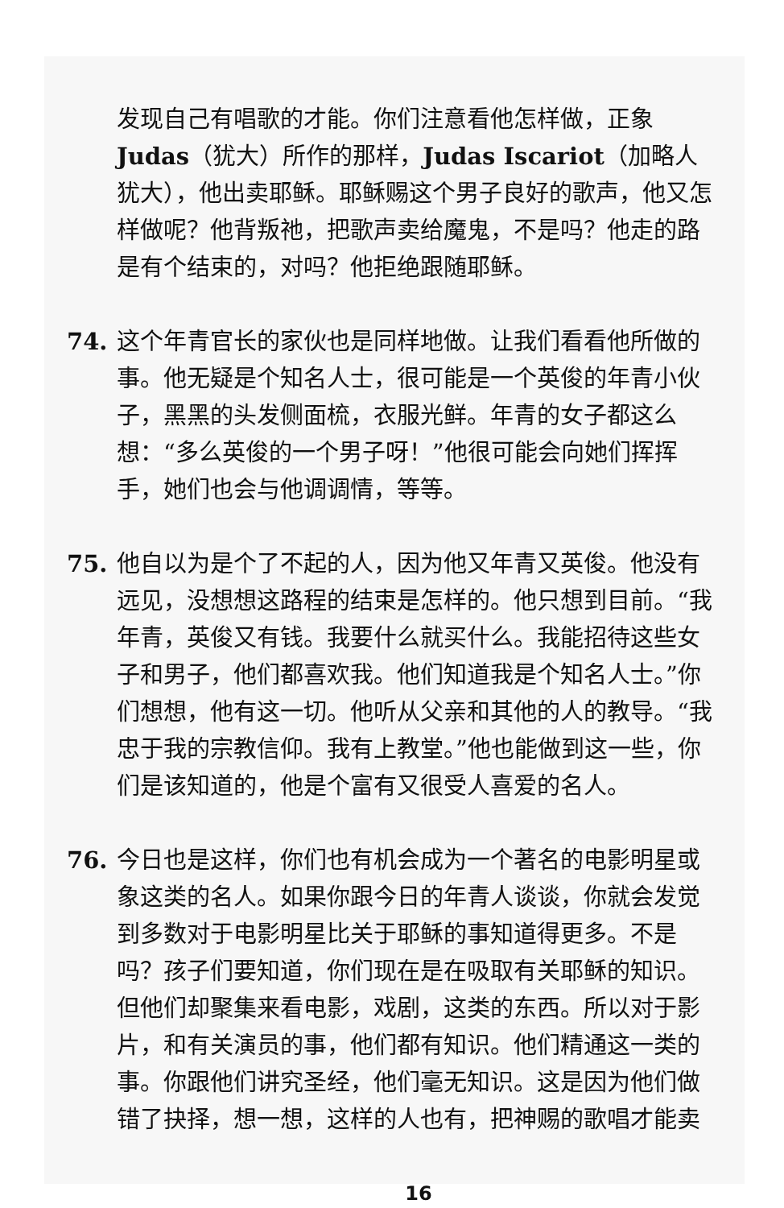发现自己有唱歌的才能。你们注意看他怎样做，正象 Judas（犹大）所作的那样，Judas Iscariot（加略人犹大），他出卖耶稣。耶稣赐这个男子良好的歌声，他又怎样做呢？他背叛祂，把歌声卖给魔鬼，不是吗？他走的路是有个结束的，对吗？他拒绝跟随耶稣。
74. 这个年青官长的家伙也是同样地做。让我们看看他所做的事。他无疑是个知名人士，很可能是一个英俊的年青小伙子，黑黑的头发侧面梳，衣服光鲜。年青的女子都这么想：“多么英俊的一个男子呀！”他很可能会向她们挥挥手，她们也会与他调调情，等等。
75. 他自以为是个了不起的人，因为他又年青又英俊。他没有远见，没想想这路程的结束是怎样的。他只想到目前。“我年青，英俊又有钱。我要什么就买什么。我能招待这些女子和男子，他们都喜欢我。他们知道我是个知名人士。”你们想想，他有这一切。他听从父亲和其他的人的教导。“我忠于我的宗教信仰。我有上教堂。”他也能做到这一些，你们是该知道的，他是个富有又很受人喜爱的名人。
76. 今日也是这样，你们也有机会成为一个著名的电影明星或象这类的名人。如果你跟今日的年青人谈谈，你就会发觉到多数对于电影明星比关于耶稣的事知道得更多。不是吗？孩子们要知道，你们现在是在吸取有关耶稣的知识。但他们却聚集来看电影，戏剧，这类的东西。所以对于影片，和有关演员的事，他们都有知识。他们精通这一类的事。你跟他们讲究圣经，他们毫无知识。这是因为他们做错了抉择，想一想，这样的人也有，把神赐的歌唱才能卖
16